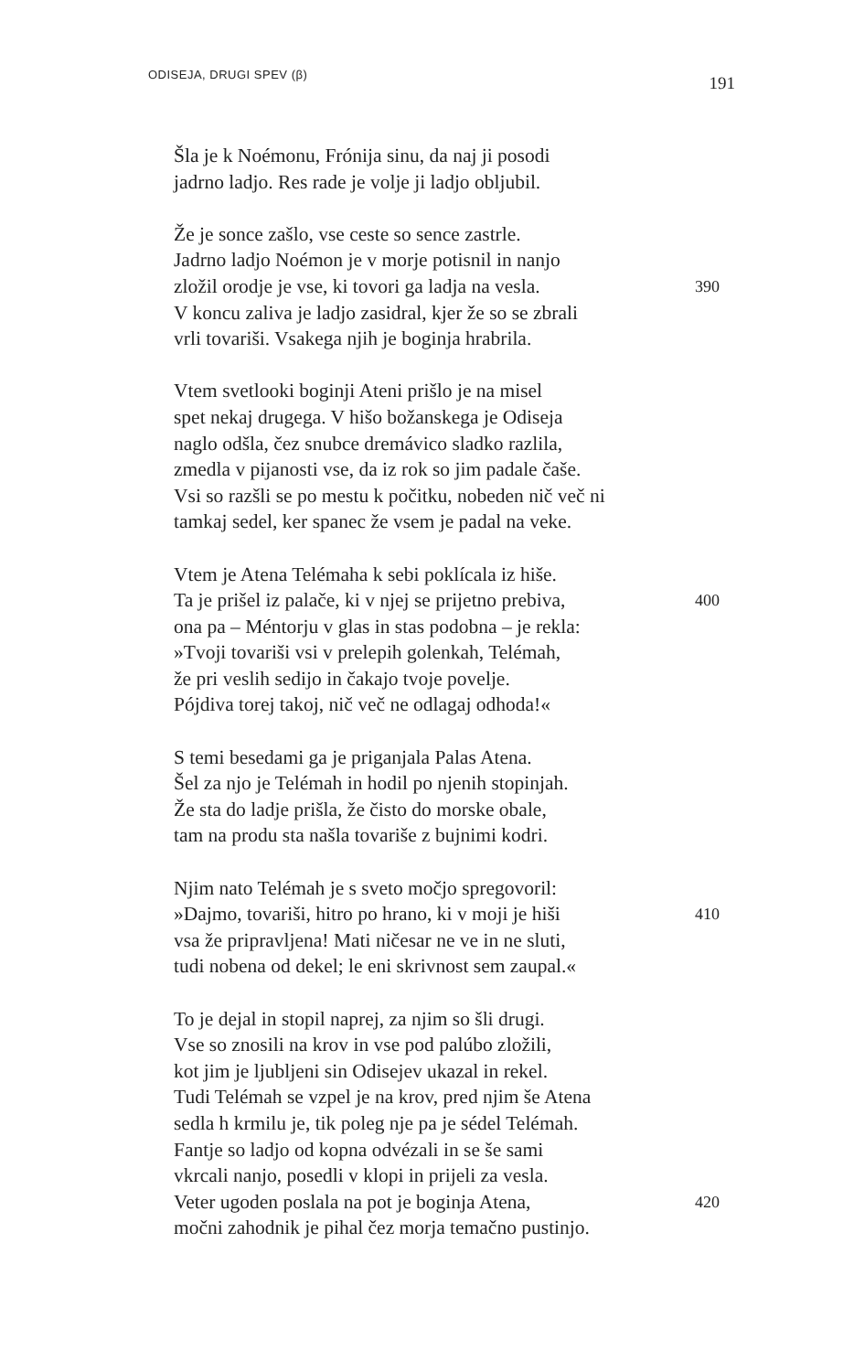ODISEJA, DRUGI SPEV (β)
191
Šla je k Noémonu, Frónija sinu, da naj ji posodi
jadrno ladjo. Res rade je volje ji ladjo obljubil.
Že je sonce zašlo, vse ceste so sence zastrle.
Jadrno ladjo Noémon je v morje potisnil in nanjo
zložil orodje je vse, ki tovori ga ladja na vesla. 390
V koncu zaliva je ladjo zasidral, kjer že so se zbrali
vrli tovariši. Vsakega njih je boginja hrabrila.
Vtem svetlooki boginji Ateni prišlo je na misel
spet nekaj drugega. V hišo božanskega je Odiseja
naglo odšla, čez snubce dremávico sladko razlila,
zmedla v pijanosti vse, da iz rok so jim padale čaše.
Vsi so razšli se po mestu k počitku, nobeden nič več ni
tamkaj sedel, ker spanec že vsem je padal na veke.
Vtem je Atena Telémaha k sebi poklícala iz hiše.
Ta je prišel iz palače, ki v njej se prijetno prebiva, 400
ona pa – Méntorju v glas in stas podobna – je rekla:
»Tvoji tovariši vsi v prelepih golenkah, Telémah,
že pri veslih sedijo in čakajo tvoje povelje.
Pójdiva torej takoj, nič več ne odlagaj odhoda!«
S temi besedami ga je priganjala Palas Atena.
Šel za njo je Telémah in hodil po njenih stopinjah.
Že sta do ladje prišla, že čisto do morske obale,
tam na produ sta našla tovariše z bujnimi kodri.
Njim nato Telémah je s sveto močjo spregovoril:
»Dajmo, tovariši, hitro po hrano, ki v moji je hiši 410
vsa že pripravljena! Mati ničesar ne ve in ne sluti,
tudi nobena od dekel; le eni skrivnost sem zaupal.«
To je dejal in stopil naprej, za njim so šli drugi.
Vse so znosili na krov in vse pod palúbo zložili,
kot jim je ljubljeni sin Odisejev ukazal in rekel.
Tudi Telémah se vzpel je na krov, pred njim še Atena
sedla h krmilu je, tik poleg nje pa je sédel Telémah.
Fantje so ladjo od kopna odvézali in se še sami
vkrcali nanjo, posedli v klopi in prijeli za vesla.
Veter ugoden poslala na pot je boginja Atena, 420
močni zahodnik je pihal čez morja temačno pustinjo.